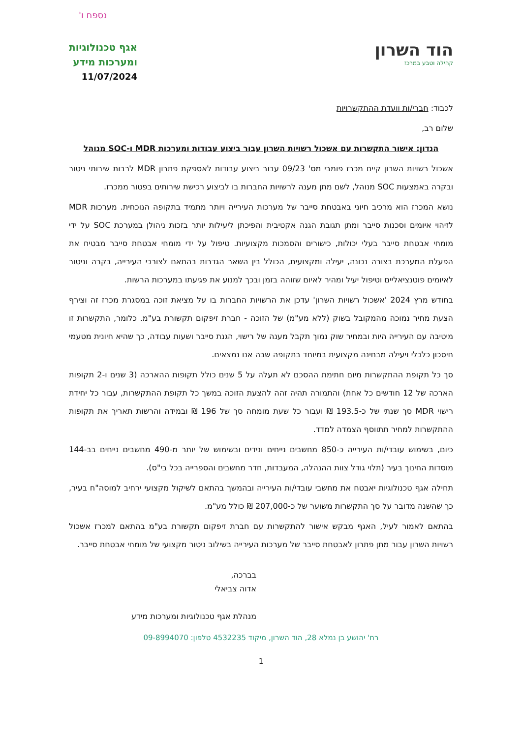נספח ו'
הוד השרון
קהילה וטבע במרכז
אגף טכנולוגיות
ומערכות מידע
11/07/2024
לכבוד: חברי/ות וועדת ההתקשרויות
שלום רב,
הנדון: אישור התקשרות עם אשכול רשויות השרון עבור ביצוע עבודות ומערכות MDR ו-SOC מנוהל
אשכול רשויות השרון קיים מכרז פומבי מס' 09/23 עבור ביצוע עבודות לאספקת פתרון MDR לרבות שירותי ניטור ובקרה באמצעות SOC מנוהל, לשם מתן מענה לרשויות החברות בו לביצוע רכישת שירותים בפטור ממכרז.
נושא המכרז הוא מרכיב חיוני באבטחת סייבר של מערכות העירייה ויותר מתמיד בתקופה הנוכחית. מערכות MDR לזיהוי איומים וסכנות סייבר ומתן תגובת הגנה אקטיבית והפיכתן ליעילות יותר בזכות ניהולן במערכת SOC על ידי מומחי אבטחת סייבר בעלי יכולות, כישורים והסמכות מקצועיות. טיפול על ידי מומחי אבטחת סייבר מבטיח את הפעלת המערכת בצורה נכונה, יעילה ומקצועית, הכולל בין השאר הגדרות בהתאם לצורכי העירייה, בקרה וניטור לאיומים פוטנציאליים וטיפול יעיל ומהיר לאיום שזוהה בזמן ובכך למנוע את פגיעתו במערכות הרשות.
בחודש מרץ 2024 'אשכול רשויות השרון' עדכן את הרשויות החברות בו על מציאת זוכה במסגרת מכרז זה וצירף הצעת מחיר נמוכה מהמקובל בשוק (ללא מע"מ) של הזוכה - חברת זיפקום תקשורת בע"מ. כלומר, התקשרות זו מיטיבה עם העירייה היות ובמחיר שוק נמוך תקבל מענה של רישוי, הגנת סייבר ושעות עבודה, כך שהיא חיונית מטעמי חיסכון כלכלי ויעילה מבחינה מקצועית במיוחד בתקופה שבה אנו נמצאים.
סך כל תקופת ההתקשרות מיום חתימת ההסכם לא תעלה על 5 שנים כולל תקופות ההארכה (3 שנים ו-2 תקופות הארכה של 12 חודשים כל אחת) והתמורה תהיה זהה להצעת הזוכה במשך כל תקופת ההתקשרות, עבור כל יחידת רישוי MDR סך שנתי של כ-193.5 ₪ ועבור כל שעת מומחה סך של 196 ₪ ובמידה והרשות תאריך את תקופות ההתקשרות למחיר תתווסף הצמדה למדד.
כיום, בשימוש עובדי/ות העירייה כ-850 מחשבים נייחים ונידים ובשימוש של יותר מ-490 מחשבים נייחים בב-144 מוסדות החינוך בעיר (תלוי גודל צוות ההנהלה, המעבדות, חדר מחשבים והספרייה בכל בי"ס).
תחילה אגף טכנולוגיות יאבטח את מחשבי עובדי/ות העירייה ובהמשך בהתאם לשיקול מקצועי ירחיב למוסה"ח בעיר, כך שהשנה מדובר על סך התקשרות משוער של כ-207,000 ₪ כולל מע"מ.
בהתאם לאמור לעיל, האגף מבקש אישור להתקשרות עם חברת זיפקום תקשורת בע"מ בהתאם למכרז אשכול רשויות השרון עבור מתן פתרון לאבטחת סייבר של מערכות העירייה בשילוב ניטור מקצועי של מומחי אבטחת סייבר.
בברכה,
אדוה צביאלי
מנהלת אגף טכנולוגיות ומערכות מידע
רח' יהושע בן נמלא 28, הוד השרון, מיקוד 4532235 טלפון: 09-8994070
1